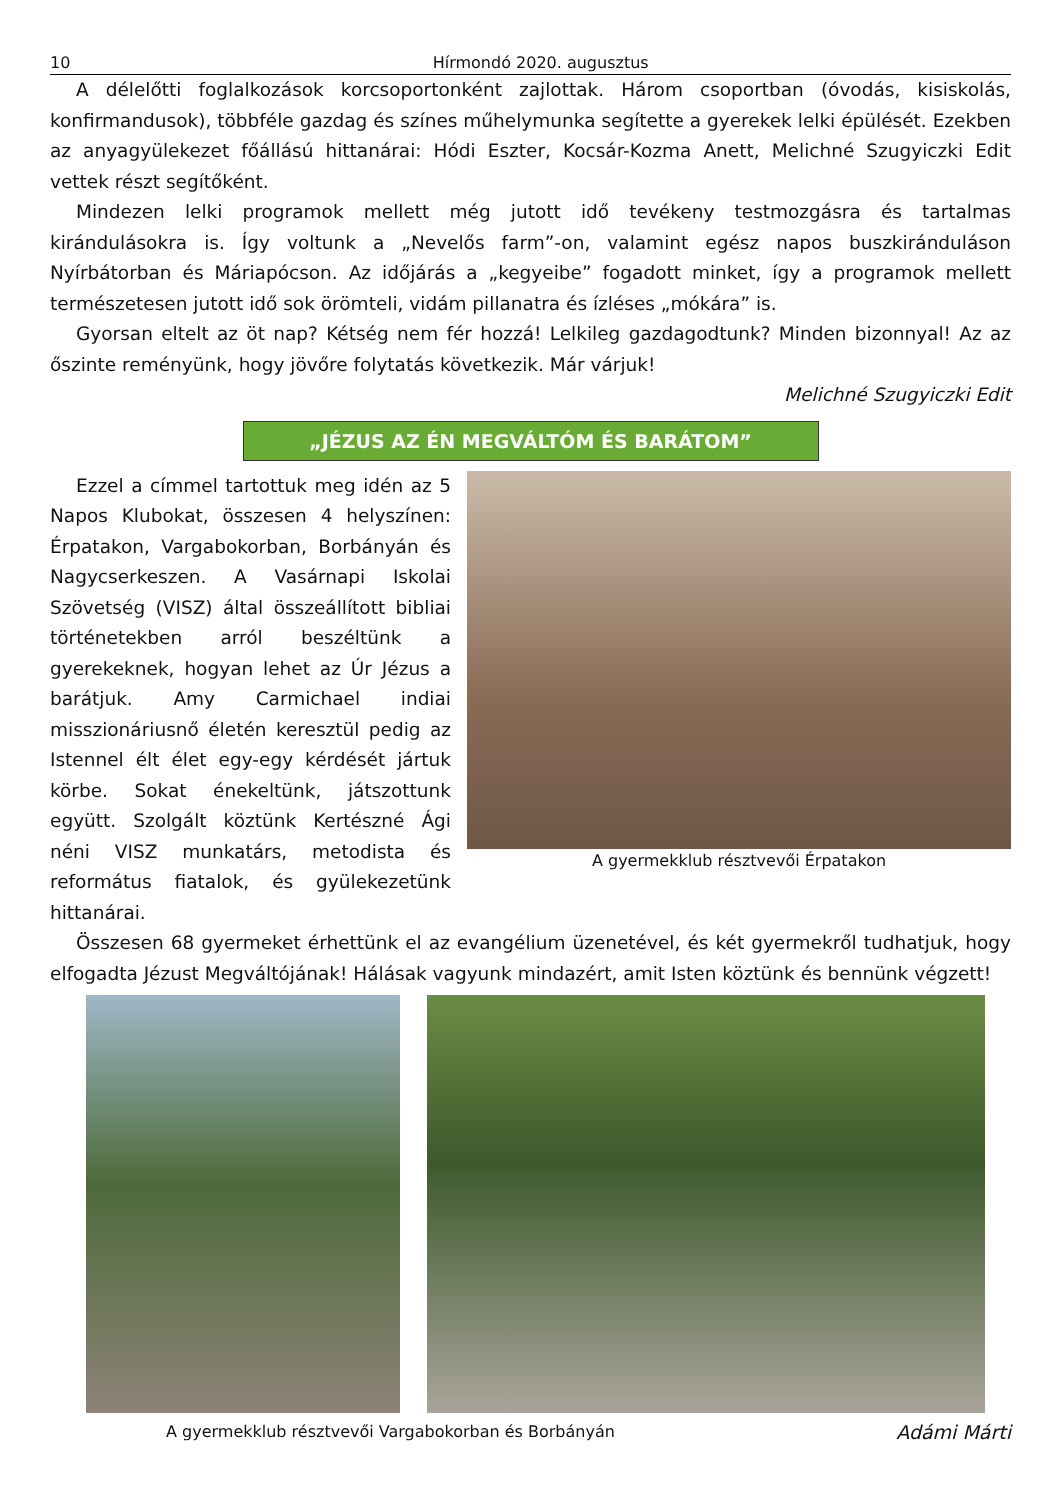10 Hírmondó 2020. augusztus
A délelőtti foglalkozások korcsoportonként zajlottak. Három csoportban (óvodás, kisiskolás, konfirmandusok), többféle gazdag és színes műhelymunka segítette a gyerekek lelki épülését. Ezekben az anyagyülekezet főállású hittanárai: Hódi Eszter, Kocsár-Kozma Anett, Melichné Szugyiczki Edit vettek részt segítőként.
Mindezen lelki programok mellett még jutott idő tevékeny testmozgásra és tartalmas kirándulásokra is. Így voltunk a „Nevelős farm”-on, valamint egész napos buszkiránduláson Nyírbátorban és Máriapócson. Az időjárás a „kegyeibe” fogadott minket, így a programok mellett természetesen jutott idő sok örömteli, vidám pillanatra és ízléses „mókára” is.
Gyorsan eltelt az öt nap? Kétség nem fér hozzá! Lelkileg gazdagodtunk? Minden bizonnyal! Az az őszinte reményünk, hogy jövőre folytatás következik. Már várjuk!
Melichné Szugyiczki Edit
„JÉZUS AZ ÉN MEGVÁLTÓM ÉS BARÁTOM”
A gyermekklub résztvevői Érpatakon
Ezzel a címmel tartottuk meg idén az 5 Napos Klubokat, összesen 4 helyszínen: Érpatakon, Vargabokorban, Borbányán és Nagycserkeszen. A Vasárnapi Iskolai Szövetség (VISZ) által összeállított bibliai történetekben arról beszéltünk a gyerekeknek, hogyan lehet az Úr Jézus a barátjuk. Amy Carmichael indiai misszionáriusnő életén keresztül pedig az Istennel élt élet egy-egy kérdését jártuk körbe. Sokat énekeltünk, játszottunk együtt. Szolgált köztünk Kertészné Ági néni VISZ munkatárs, metodista és református fiatalok, és gyülekezetünk hittanárai.
Összesen 68 gyermeket érhettünk el az evangélium üzenetével, és két gyermekről tudhatjuk, hogy elfogadta Jézust Megváltójának! Hálásak vagyunk mindazért, amit Isten köztünk és bennünk végzett!
A gyermekklub résztvevői Vargabokorban és Borbányán Adámi Márti